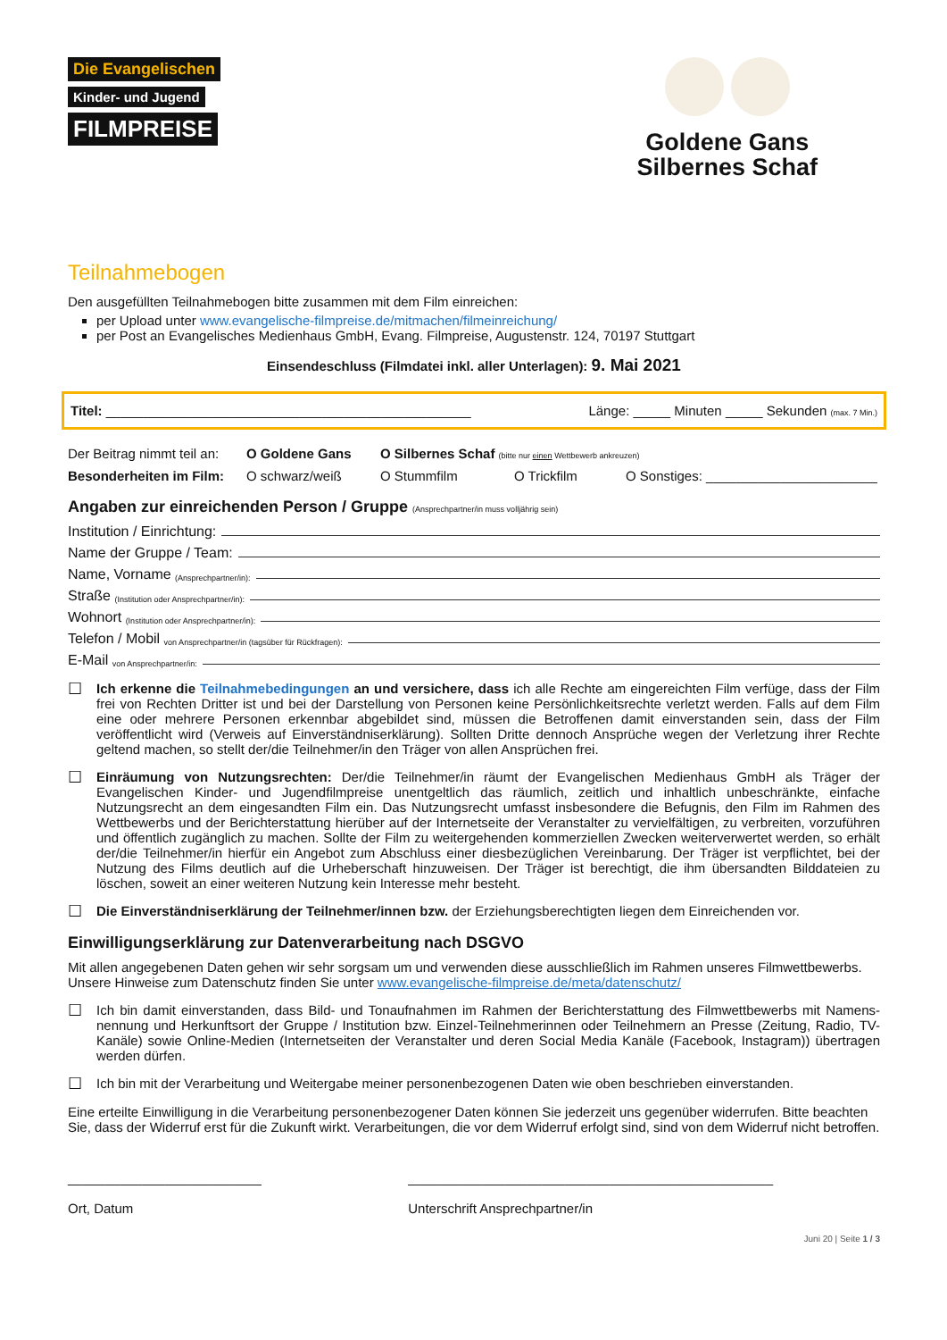Die Evangelischen
Kinder- und Jugend
FILMPREISE
Goldene Gans
Silbernes Schaf
Teilnahmebogen
Den ausgefüllten Teilnahmebogen bitte zusammen mit dem Film einreichen:
per Upload unter www.evangelische-filmpreise.de/mitmachen/filmeinreichung/
per Post an Evangelisches Medienhaus GmbH, Evang. Filmpreise, Augustenstr. 124, 70197 Stuttgart
Einsendeschluss (Filmdatei inkl. aller Unterlagen): 9. Mai 2021
Titel: _________________________________________________ Länge: _____ Minuten _____ Sekunden (max. 7 Min.)
Der Beitrag nimmt teil an: O Goldene Gans O Silbernes Schaf (bitte nur einen Wettbewerb ankreuzen)
Besonderheiten im Film: O schwarz/weiß O Stummfilm O Trickfilm O Sonstiges: _______________________
Angaben zur einreichenden Person / Gruppe (Ansprechpartner/in muss volljährig sein)
Institution / Einrichtung:
Name der Gruppe / Team:
Name, Vorname (Ansprechpartner/in):
Straße (Institution oder Ansprechpartner/in):
Wohnort (Institution oder Ansprechpartner/in):
Telefon / Mobil von Ansprechpartner/in (tagsüber für Rückfragen):
E-Mail von Ansprechpartner/in:
☐
Ich erkenne die Teilnahmebedingungen an und versichere, dass ich alle Rechte am eingereichten Film verfüge, dass der Film frei von Rechten Dritter ist und bei der Darstellung von Personen keine Persönlichkeitsrechte verletzt werden. Falls auf dem Film eine oder mehrere Personen erkennbar abgebildet sind, müssen die Betroffenen damit einverstanden sein, dass der Film veröffentlicht wird (Verweis auf Einverständniserklärung). Sollten Dritte dennoch Ansprüche wegen der Verletzung ihrer Rechte geltend machen, so stellt der/die Teilnehmer/in den Träger von allen Ansprüchen frei.
☐
Einräumung von Nutzungsrechten: Der/die Teilnehmer/in räumt der Evangelischen Medienhaus GmbH als Träger der Evangelischen Kinder- und Jugendfilmpreise unentgeltlich das räumlich, zeitlich und inhaltlich unbeschränkte, einfache Nutzungsrecht an dem eingesandten Film ein. Das Nutzungsrecht umfasst insbesondere die Befugnis, den Film im Rahmen des Wettbewerbs und der Berichterstattung hierüber auf der Internetseite der Veranstalter zu vervielfältigen, zu verbreiten, vorzuführen und öffentlich zugänglich zu machen. Sollte der Film zu weitergehenden kommerziellen Zwecken weiterverwertet werden, so erhält der/die Teilnehmer/in hierfür ein Angebot zum Abschluss einer diesbezüglichen Vereinbarung. Der Träger ist verpflichtet, bei der Nutzung des Films deutlich auf die Urheberschaft hinzuweisen. Der Träger ist berechtigt, die ihm übersandten Bilddateien zu löschen, soweit an einer weiteren Nutzung kein Interesse mehr besteht.
☐
Die Einverständniserklärung der Teilnehmer/innen bzw. der Erziehungsberechtigten liegen dem Einreichenden vor.
Einwilligungserklärung zur Datenverarbeitung nach DSGVO
Mit allen angegebenen Daten gehen wir sehr sorgsam um und verwenden diese ausschließlich im Rahmen unseres Filmwettbewerbs.
Unsere Hinweise zum Datenschutz finden Sie unter www.evangelische-filmpreise.de/meta/datenschutz/
☐
Ich bin damit einverstanden, dass Bild- und Tonaufnahmen im Rahmen der Berichterstattung des Filmwettbewerbs mit Namens-nennung und Herkunftsort der Gruppe / Institution bzw. Einzel-Teilnehmerinnen oder Teilnehmern an Presse (Zeitung, Radio, TV-Kanäle) sowie Online-Medien (Internetseiten der Veranstalter und deren Social Media Kanäle (Facebook, Instagram)) übertragen werden dürfen.
☐
Ich bin mit der Verarbeitung und Weitergabe meiner personenbezogenen Daten wie oben beschrieben einverstanden.
Eine erteilte Einwilligung in die Verarbeitung personenbezogener Daten können Sie jederzeit uns gegenüber widerrufen. Bitte beachten Sie, dass der Widerruf erst für die Zukunft wirkt. Verarbeitungen, die vor dem Widerruf erfolgt sind, sind von dem Widerruf nicht betroffen.
__________________________
Ort, Datum
_________________________________________________
Unterschrift Ansprechpartner/in
Juni 20 | Seite 1 / 3